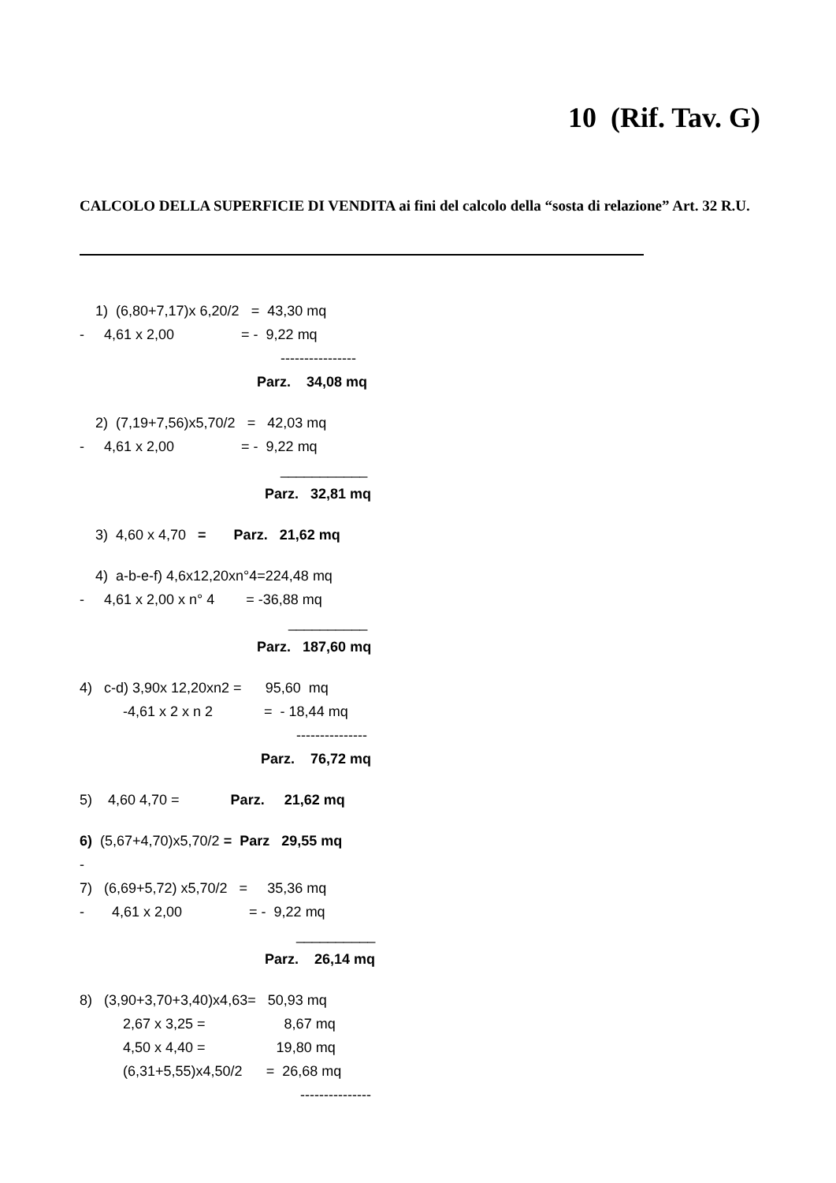10 (Rif. Tav. G)
CALCOLO DELLA SUPERFICIE DI VENDITA ai fini del calcolo della “sosta di relazione” Art. 32 R.U.
1) (6,80+7,17)x 6,20/2 = 43,30 mq
- 4,61 x 2,00 = - 9,22 mq
----------------
Parz. 34,08 mq
2) (7,19+7,56)x5,70/2 = 42,03 mq
- 4,61 x 2,00 = - 9,22 mq
___________
Parz. 32,81 mq
3) 4,60 x 4,70 = Parz. 21,62 mq
4) a-b-e-f) 4,6x12,20xn°4=224,48 mq
- 4,61 x 2,00 x n° 4 = -36,88 mq
__________
Parz. 187,60 mq
4) c-d) 3,90x 12,20xn2 = 95,60 mq
-4,61 x 2 x n 2 = - 18,44 mq
---------------
Parz. 76,72 mq
5) 4,60 4,70 = Parz. 21,62 mq
6) (5,67+4,70)x5,70/2 = Parz 29,55 mq
-
7) (6,69+5,72) x5,70/2 = 35,36 mq
- 4,61 x 2,00 = - 9,22 mq
__________
Parz. 26,14 mq
8) (3,90+3,70+3,40)x4,63= 50,93 mq
2,67 x 3,25 = 8,67 mq
4,50 x 4,40 = 19,80 mq
(6,31+5,55)x4,50/2 = 26,68 mq
---------------